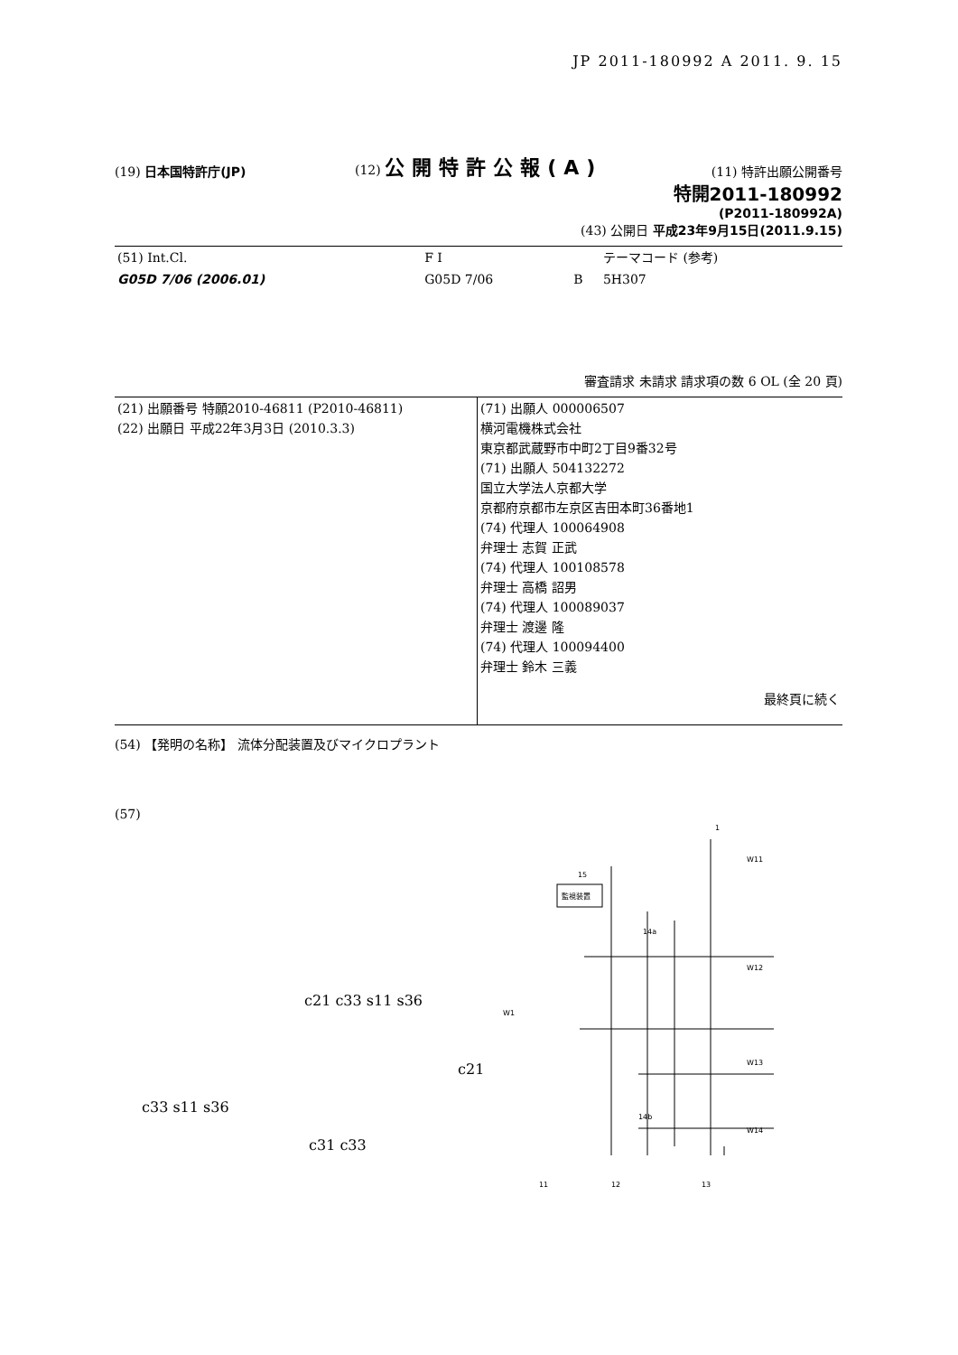JP 2011-180992 A 2011. 9. 15
(19) 日本国特許庁(JP)
(12) 公開特許公報(A)
(11) 特許出願公開番号
特開2011-180992
(P2011-180992A)
(43) 公開日 平成23年9月15日(2011.9.15)
| (51) Int.Cl. | F I | | テーマコード (参考) |
| G05D 7/06 (2006.01) | G05D 7/06 | B | 5H307 |
審査請求 未請求 請求項の数 6 OL (全 20 頁)
| (21) 出願番号 特願2010-46811 (P2010-46811) (22) 出願日 平成22年3月3日 (2010.3.3) | (71) 出願人 000006507 横河電機株式会社 東京都武蔵野市中町2丁目9番32号 (71) 出願人 504132272 国立大学法人京都大学 京都府京都市左京区吉田本町36番地1 (74) 代理人 100064908 弁理士 志賀 正武 (74) 代理人 100108578 弁理士 高橋 詔男 (74) 代理人 100089037 弁理士 渡邊 隆 (74) 代理人 100094400 弁理士 鈴木 三義 最終頁に続く |
(54) 【発明の名称】 流体分配装置及びマイクロプラント
(57)
c21 c33 s11 s36
c21
c33 s11 s36
c31 c33
監視装置
15
1
W1
W11
W12
W13
W14
14a
14b
11
12
13